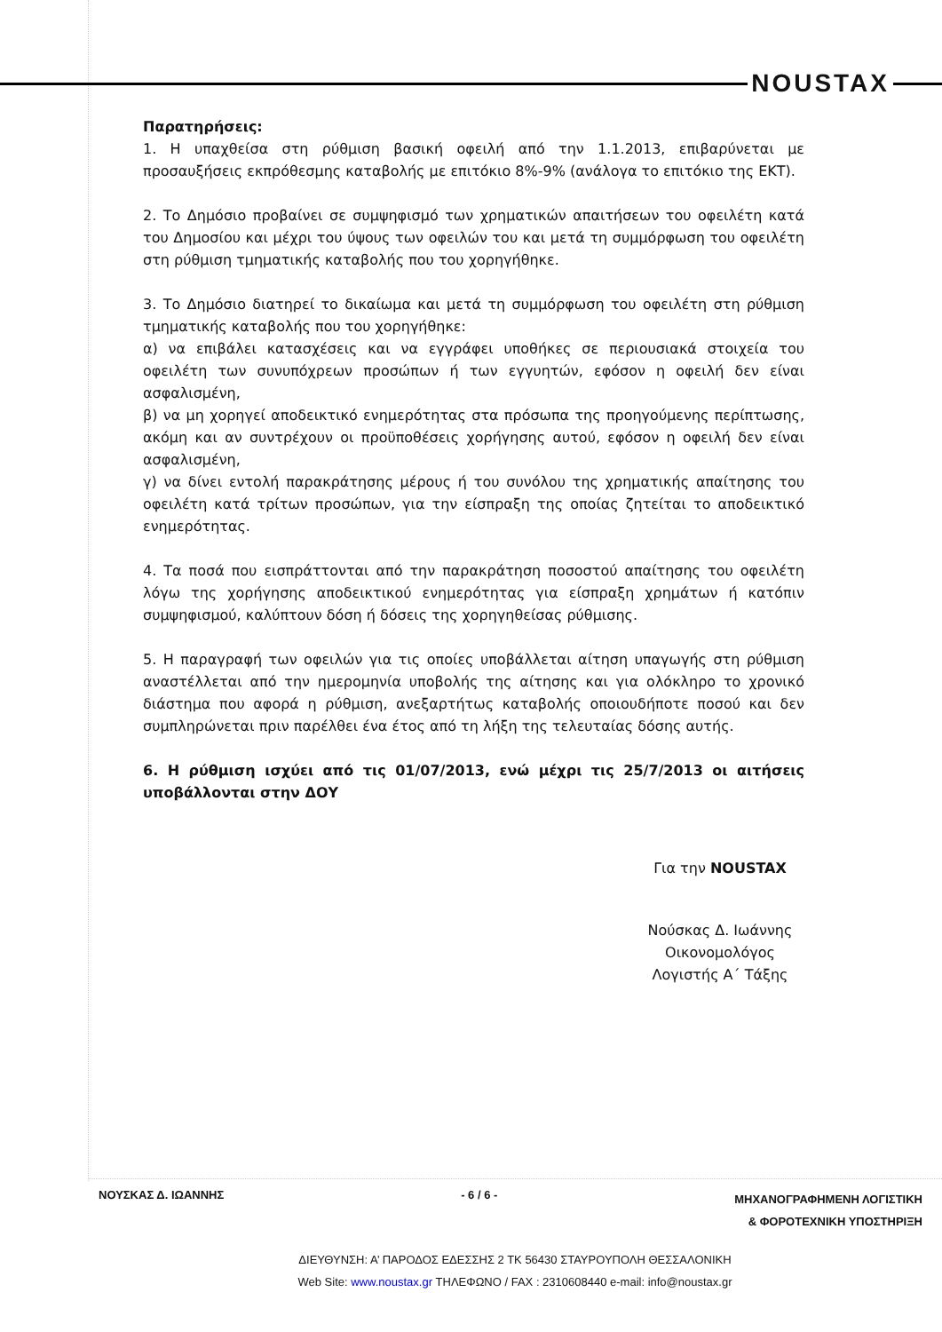NOUSTAX
Παρατηρήσεις:
1. Η υπαχθείσα στη ρύθμιση βασική οφειλή από την 1.1.2013, επιβαρύνεται με προσαυξήσεις εκπρόθεσμης καταβολής με επιτόκιο 8%-9% (ανάλογα το επιτόκιο της ΕΚΤ).
2. Το Δημόσιο προβαίνει σε συμψηφισμό των χρηματικών απαιτήσεων του οφειλέτη κατά του Δημοσίου και μέχρι του ύψους των οφειλών του και μετά τη συμμόρφωση του οφειλέτη στη ρύθμιση τμηματικής καταβολής που του χορηγήθηκε.
3. Το Δημόσιο διατηρεί το δικαίωμα και μετά τη συμμόρφωση του οφειλέτη στη ρύθμιση τμηματικής καταβολής που του χορηγήθηκε:
α) να επιβάλει κατασχέσεις και να εγγράφει υποθήκες σε περιουσιακά στοιχεία του οφειλέτη των συνυπόχρεων προσώπων ή των εγγυητών, εφόσον η οφειλή δεν είναι ασφαλισμένη,
β) να μη χορηγεί αποδεικτικό ενημερότητας στα πρόσωπα της προηγούμενης περίπτωσης, ακόμη και αν συντρέχουν οι προϋποθέσεις χορήγησης αυτού, εφόσον η οφειλή δεν είναι ασφαλισμένη,
γ) να δίνει εντολή παρακράτησης μέρους ή του συνόλου της χρηματικής απαίτησης του οφειλέτη κατά τρίτων προσώπων, για την είσπραξη της οποίας ζητείται το αποδεικτικό ενημερότητας.
4. Τα ποσά που εισπράττονται από την παρακράτηση ποσοστού απαίτησης του οφειλέτη λόγω της χορήγησης αποδεικτικού ενημερότητας για είσπραξη χρημάτων ή κατόπιν συμψηφισμού, καλύπτουν δόση ή δόσεις της χορηγηθείσας ρύθμισης.
5. Η παραγραφή των οφειλών για τις οποίες υποβάλλεται αίτηση υπαγωγής στη ρύθμιση αναστέλλεται από την ημερομηνία υποβολής της αίτησης και για ολόκληρο το χρονικό διάστημα που αφορά η ρύθμιση, ανεξαρτήτως καταβολής οποιουδήποτε ποσού και δεν συμπληρώνεται πριν παρέλθει ένα έτος από τη λήξη της τελευταίας δόσης αυτής.
6. Η ρύθμιση ισχύει από τις 01/07/2013, ενώ μέχρι τις 25/7/2013 οι αιτήσεις υποβάλλονται στην ΔΟΥ
Για την NOUSTAX
Νούσκας Δ. Ιωάννης
Οικονομολόγος
Λογιστής Α΄ Τάξης
ΝΟΥΣΚΑΣ Δ. ΙΩΑΝΝΗΣ - 6 / 6 - ΜΗΧΑΝΟΓΡΑΦΗΜΕΝΗ ΛΟΓΙΣΤΙΚΗ
& ΦΟΡΟΤΕΧΝΙΚΗ ΥΠΟΣΤΗΡΙΞΗ
ΔΙΕΥΘΥΝΣΗ: Α’ ΠΑΡΟΔΟΣ ΕΔΕΣΣΗΣ 2 ΤΚ 56430 ΣΤΑΥΡΟΥΠΟΛΗ ΘΕΣΣΑΛΟΝΙΚΗ
Web Site: www.noustax.gr ΤΗΛΕΦΩΝΟ / FAX : 2310608440 e-mail: info@noustax.gr